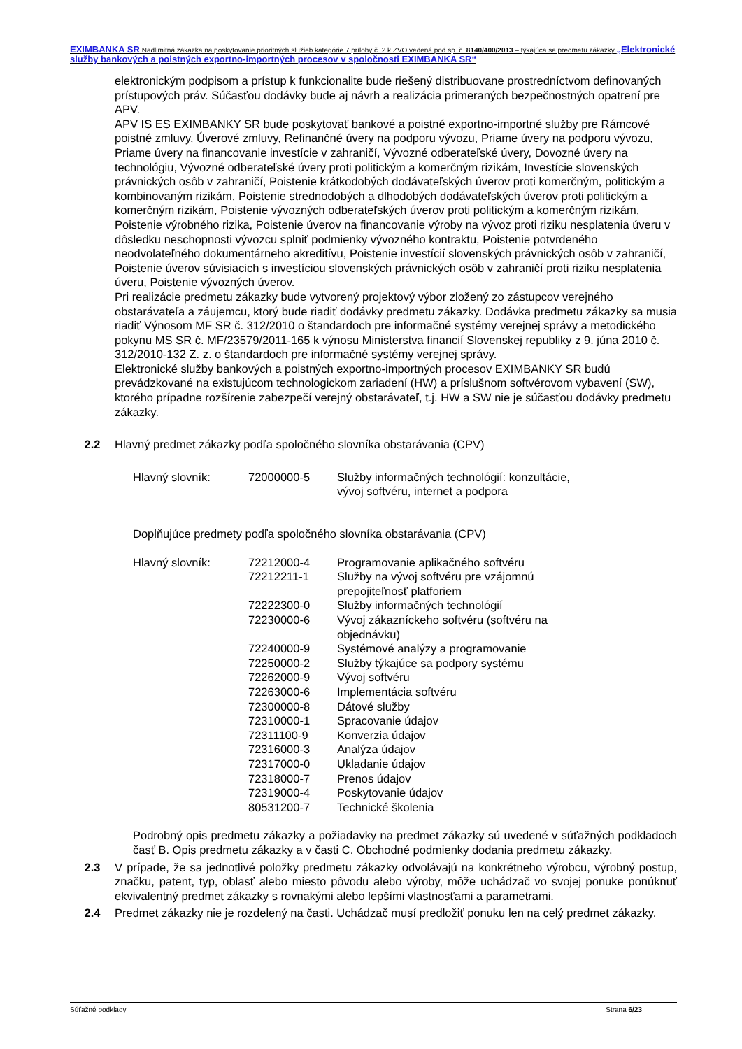EXIMBANKA SR Nadlimitná zákazka na poskytovanie prioritných služieb kategórie 7 prílohy č. 2 k ZVO vedená pod sp. č. 8140/400/2013 – týkajúca sa predmetu zákazky „Elektronické služby bankových a poistných exportno-importných procesov v spoločnosti EXIMBANKA SR“
elektronickým podpisom a prístup k funkcionalite bude riešený distribuovane prostredníctvom definovaných prístupových práv. Súčasťou dodávky bude aj návrh a realizácia primeraných bezpečnostných opatrení pre APV.
APV IS ES EXIMBANKY SR bude poskytovať bankové a poistné exportno-importné služby pre Rámcové poistné zmluvy, Úverové zmluvy, Refinančné úvery na podporu vývozu, Priame úvery na podporu vývozu, Priame úvery na financovanie investície v zahraničí, Vývozné odberateľské úvery, Dovozné úvery na technológiu, Vývozné odberateľské úvery proti politickým a komerčným rizikám, Investície slovenských právnických osôb v zahraničí, Poistenie krátkodobých dodávateľských úverov proti komerčným, politickým a kombinovaným rizikám, Poistenie strednodobých a dlhodobých dodávateľských úverov proti politickým a komerčným rizikám, Poistenie vývozných odberateľských úverov proti politickým a komerčným rizikám, Poistenie výrobného rizika, Poistenie úverov na financovanie výroby na vývoz proti riziku nesplatenia úveru v dôsledku neschopnosti vývozcu splniť podmienky vývozného kontraktu, Poistenie potvrdeného neodvolateľného dokumentárneho akreditívu, Poistenie investícií slovenských právnických osôb v zahraničí, Poistenie úverov súvisiacich s investíciou slovenských právnických osôb v zahraničí proti riziku nesplatenia úveru, Poistenie vývozných úverov.
Pri realizácie predmetu zákazky bude vytvorený projektový výbor zložený zo zástupcov verejného obstarávateľa a záujemcu, ktorý bude riadiť dodávky predmetu zákazky. Dodávka predmetu zákazky sa musia riadiť Výnosom MF SR č. 312/2010 o štandardoch pre informačné systémy verejnej správy a metodického pokynu MS SR č. MF/23579/2011-165 k výnosu Ministerstva financií Slovenskej republiky z 9. júna 2010 č. 312/2010-132 Z. z. o štandardoch pre informačné systémy verejnej správy.
Elektronické služby bankových a poistných exportno-importných procesov EXIMBANKY SR budú prevádzkované na existujúcom technologickom zariadení (HW) a príslušnom softvérovom vybavení (SW), ktorého prípadne rozšírenie zabezpečí verejný obstarávateľ, t.j. HW a SW nie je súčasťou dodávky predmetu zákazky.
2.2 Hlavný predmet zákazky podľa spoločného slovníka obstarávania (CPV)
| Hlavný slovník: | 72000000-5 | Služby informačných technológií: konzultácie, vývoj softvéru, internet a podpora |
Doplňujúce predmety podľa spoločného slovníka obstarávania (CPV)
| Hlavný slovník: | 72212000-4 | Programovanie aplikačného softvéru |
| | 72212211-1 | Služby na vývoj softvéru pre vzájomnú prepojiteľnosť platforiem |
| | 72222300-0 | Služby informačných technológií |
| | 72230000-6 | Vývoj zákazníckeho softvéru (softvéru na objednávku) |
| | 72240000-9 | Systémové analýzy a programovanie |
| | 72250000-2 | Služby týkajúce sa podpory systému |
| | 72262000-9 | Vývoj softvéru |
| | 72263000-6 | Implementácia softvéru |
| | 72300000-8 | Dátové služby |
| | 72310000-1 | Spracovanie údajov |
| | 72311100-9 | Konverzia údajov |
| | 72316000-3 | Analýza údajov |
| | 72317000-0 | Ukladanie údajov |
| | 72318000-7 | Prenos údajov |
| | 72319000-4 | Poskytovanie údajov |
| | 80531200-7 | Technické školenia |
Podrobný opis predmetu zákazky a požiadavky na predmet zákazky sú uvedené v súťažných podkladoch časť B. Opis predmetu zákazky a v časti C. Obchodné podmienky dodania predmetu zákazky.
2.3 V prípade, že sa jednotlivé položky predmetu zákazky odvolávajú na konkrétneho výrobcu, výrobný postup, značku, patent, typ, oblasť alebo miesto pôvodu alebo výroby, môže uchádzač vo svojej ponuke ponúknuť ekvivalentný predmet zákazky s rovnakými alebo lepšími vlastnosťami a parametrami.
2.4 Predmet zákazky nie je rozdelený na časti. Uchádzač musí predložiť ponuku len na celý predmet zákazky.
Súťažné podklady Strana 6/23